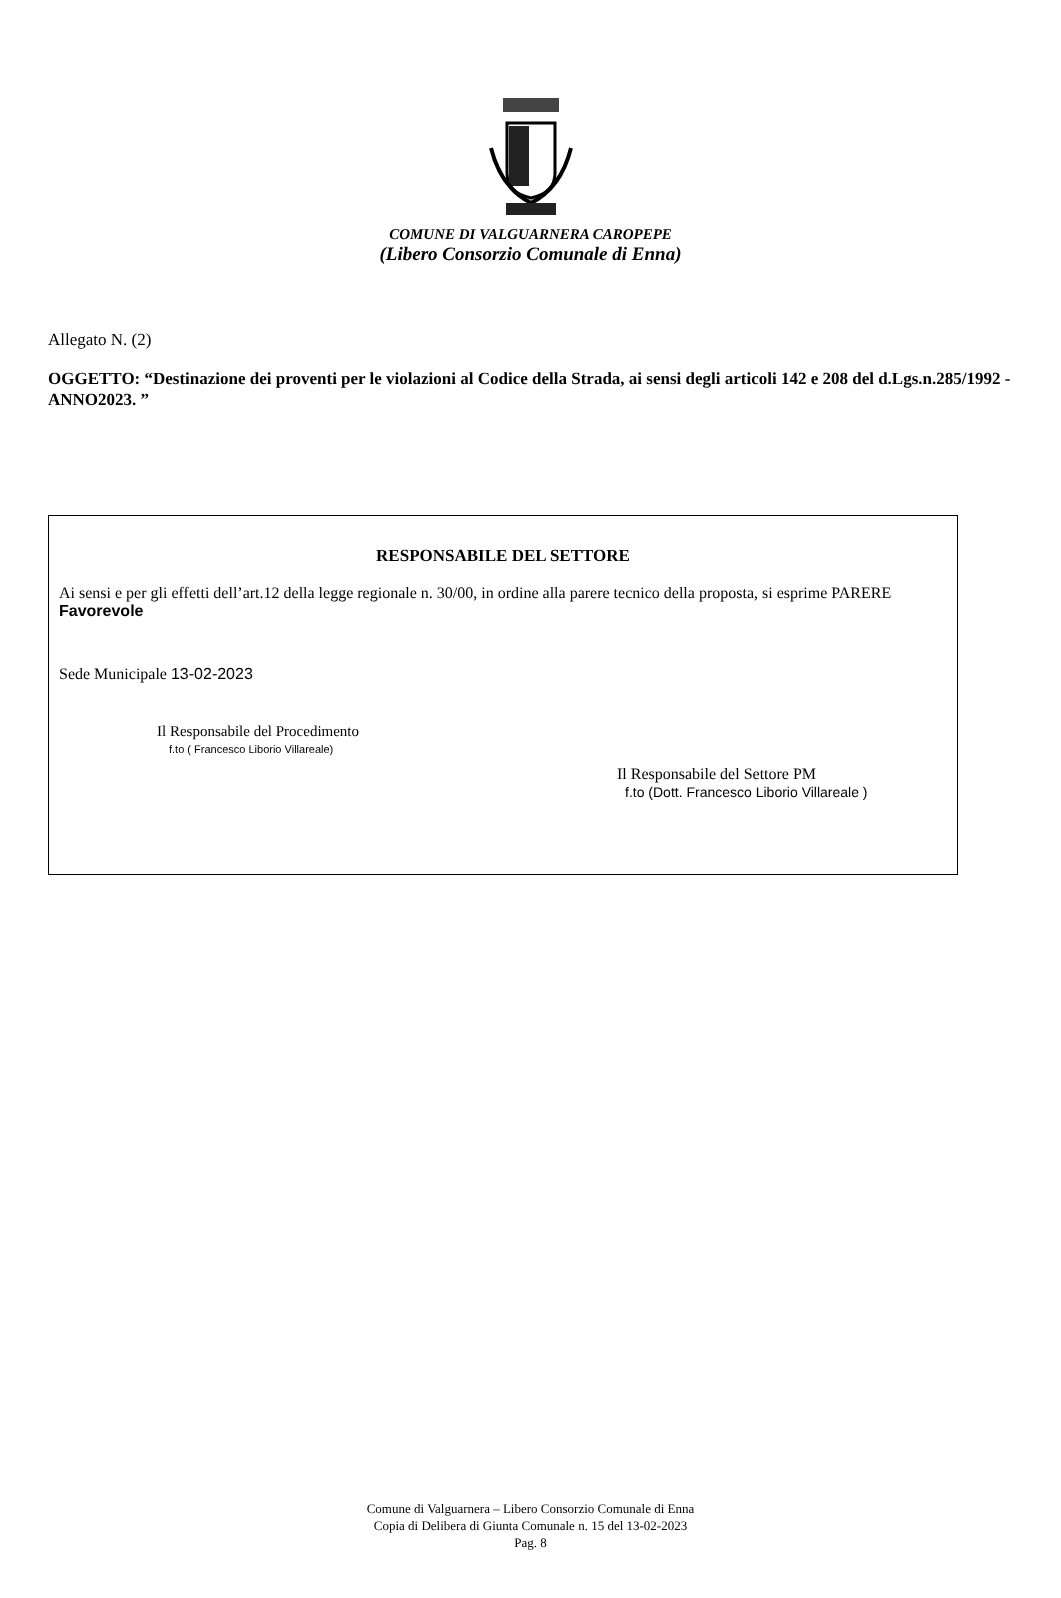COMUNE DI VALGUARNERA CAROPEPE
(Libero Consorzio Comunale di Enna)
Allegato N. (2)
OGGETTO: “Destinazione dei proventi per le violazioni al Codice della Strada, ai sensi degli articoli 142 e 208 del d.Lgs.n.285/1992 - ANNO2023. ”
RESPONSABILE DEL SETTORE
Ai sensi e per gli effetti dell’art.12 della legge regionale n. 30/00, in ordine alla parere tecnico della proposta, si esprime PARERE Favorevole
Sede Municipale 13-02-2023
Il Responsabile del Procedimento
f.to ( Francesco Liborio Villareale)
Il Responsabile del Settore PM
f.to (Dott. Francesco Liborio Villareale )
Comune di Valguarnera – Libero Consorzio Comunale di Enna
Copia di Delibera di Giunta Comunale n. 15 del 13-02-2023
Pag. 8